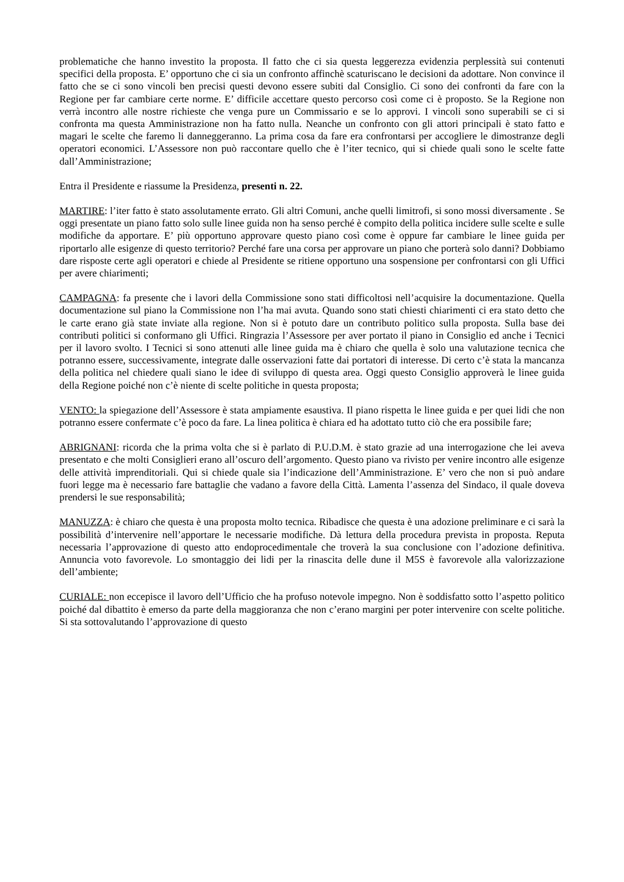problematiche che hanno investito la proposta. Il fatto che ci sia questa leggerezza evidenzia perplessità sui contenuti specifici della proposta. E’ opportuno che ci sia un confronto affinchè scaturiscano le decisioni da adottare. Non convince il fatto che se ci sono vincoli ben precisi questi devono essere subiti dal Consiglio. Ci sono dei confronti da fare con la Regione per far cambiare certe norme. E’ difficile accettare questo percorso così come ci è proposto. Se la Regione non verrà incontro alle nostre richieste che venga pure un Commissario e se lo approvi. I vincoli sono superabili se ci si confronta ma questa Amministrazione non ha fatto nulla. Neanche un confronto con gli attori principali è stato fatto e magari le scelte che faremo li danneggeranno. La prima cosa da fare era confrontarsi per accogliere le dimostranze degli operatori economici. L’Assessore non può raccontare quello che è l’iter tecnico, qui si chiede quali sono le scelte fatte dall’Amministrazione;
Entra il Presidente e riassume la Presidenza, presenti n. 22.
MARTIRE: l’iter fatto è stato assolutamente errato. Gli altri Comuni, anche quelli limitrofi, si sono mossi diversamente . Se oggi presentate un piano fatto solo sulle linee guida non ha senso perché è compito della politica incidere sulle scelte e sulle modifiche da apportare. E’ più opportuno approvare questo piano così come è oppure far cambiare le linee guida per riportarlo alle esigenze di questo territorio? Perché fare una corsa per approvare un piano che porterà solo danni? Dobbiamo dare risposte certe agli operatori e chiede al Presidente se ritiene opportuno una sospensione per confrontarsi con gli Uffici per avere chiarimenti;
CAMPAGNA: fa presente che i lavori della Commissione sono stati difficoltosi nell’acquisire la documentazione. Quella documentazione sul piano la Commissione non l’ha mai avuta. Quando sono stati chiesti chiarimenti ci era stato detto che le carte erano già state inviate alla regione. Non si è potuto dare un contributo politico sulla proposta. Sulla base dei contributi politici si conformano gli Uffici. Ringrazia l’Assessore per aver portato il piano in Consiglio ed anche i Tecnici per il lavoro svolto. I Tecnici si sono attenuti alle linee guida ma è chiaro che quella è solo una valutazione tecnica che potranno essere, successivamente, integrate dalle osservazioni fatte dai portatori di interesse. Di certo c’è stata la mancanza della politica nel chiedere quali siano le idee di sviluppo di questa area. Oggi questo Consiglio approverà le linee guida della Regione poiché non c’è niente di scelte politiche in questa proposta;
VENTO: la spiegazione dell’Assessore è stata ampiamente esaustiva. Il piano rispetta le linee guida e per quei lidi che non potranno essere confermate c’è poco da fare. La linea politica è chiara ed ha adottato tutto ciò che era possibile fare;
ABRIGNANI: ricorda che la prima volta che si è parlato di P.U.D.M. è stato grazie ad una interrogazione che lei aveva presentato e che molti Consiglieri erano all’oscuro dell’argomento. Questo piano va rivisto per venire incontro alle esigenze delle attività imprenditoriali. Qui si chiede quale sia l’indicazione dell’Amministrazione. E’ vero che non si può andare fuori legge ma è necessario fare battaglie che vadano a favore della Città. Lamenta l’assenza del Sindaco, il quale doveva prendersi le sue responsabilità;
MANUZZA: è chiaro che questa è una proposta molto tecnica. Ribadisce che questa è una adozione preliminare e ci sarà la possibilità d’intervenire nell’apportare le necessarie modifiche. Dà lettura della procedura prevista in proposta. Reputa necessaria l’approvazione di questo atto endoprocedimentale che troverà la sua conclusione con l’adozione definitiva. Annuncia voto favorevole. Lo smontaggio dei lidi per la rinascita delle dune il M5S è favorevole alla valorizzazione dell’ambiente;
CURIALE: non eccepisce il lavoro dell’Ufficio che ha profuso notevole impegno. Non è soddisfatto sotto l’aspetto politico poiché dal dibattito è emerso da parte della maggioranza che non c’erano margini per poter intervenire con scelte politiche. Si sta sottovalutando l’approvazione di questo